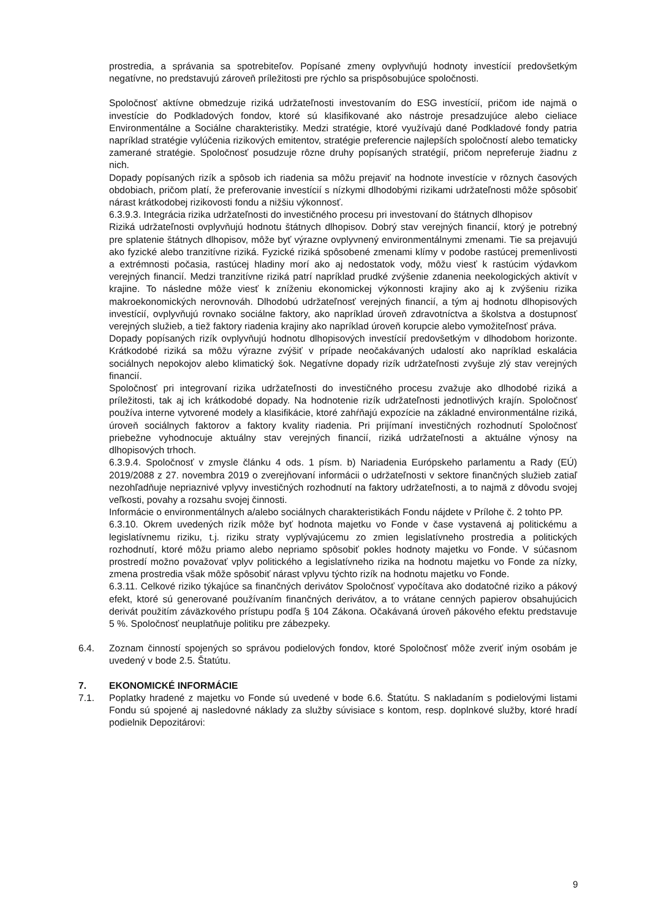prostredia, a správania sa spotrebiteľov. Popísané zmeny ovplyvňujú hodnoty investícií predovšetkým negatívne, no predstavujú zároveň príležitosti pre rýchlo sa prispôsobujúce spoločnosti.
Spoločnosť aktívne obmedzuje riziká udržateľnosti investovaním do ESG investícií, pričom ide najmä o investície do Podkladových fondov, ktoré sú klasifikované ako nástroje presadzujúce alebo cieliace Environmentálne a Sociálne charakteristiky. Medzi stratégie, ktoré využívajú dané Podkladové fondy patria napríklad stratégie vylúčenia rizikových emitentov, stratégie preferencie najlepších spoločností alebo tematicky zamerané stratégie. Spoločnosť posudzuje rôzne druhy popísaných stratégií, pričom nepreferuje žiadnu z nich.
Dopady popísaných rizík a spôsob ich riadenia sa môžu prejaviť na hodnote investície v rôznych časových obdobiach, pričom platí, že preferovanie investícií s nízkymi dlhodobými rizikami udržateľnosti môže spôsobiť nárast krátkodobej rizikovosti fondu a nižšiu výkonnosť.
6.3.9.3. Integrácia rizika udržateľnosti do investičného procesu pri investovaní do štátnych dlhopisov
Riziká udržateľnosti ovplyvňujú hodnotu štátnych dlhopisov. Dobrý stav verejných financií, ktorý je potrebný pre splatenie štátnych dlhopisov, môže byť výrazne ovplyvnený environmentálnymi zmenami. Tie sa prejavujú ako fyzické alebo tranzitívne riziká. Fyzické riziká spôsobené zmenami klímy v podobe rastúcej premenlivosti a extrémnosti počasia, rastúcej hladiny morí ako aj nedostatok vody, môžu viesť k rastúcim výdavkom verejných financií. Medzi tranzitívne riziká patrí napríklad prudké zvýšenie zdanenia neekologických aktivít v krajine. To následne môže viesť k zníženiu ekonomickej výkonnosti krajiny ako aj k zvýšeniu rizika makroekonomických nerovnováh. Dlhodobú udržateľnosť verejných financií, a tým aj hodnotu dlhopisových investícií, ovplyvňujú rovnako sociálne faktory, ako napríklad úroveň zdravotníctva a školstva a dostupnosť verejných služieb, a tiež faktory riadenia krajiny ako napríklad úroveň korupcie alebo vymožiteľnosť práva.
Dopady popísaných rizík ovplyvňujú hodnotu dlhopisových investícií predovšetkým v dlhodobom horizonte. Krátkodobé riziká sa môžu výrazne zvýšiť v prípade neočakávaných udalostí ako napríklad eskalácia sociálnych nepokojov alebo klimatický šok. Negatívne dopady rizík udržateľnosti zvyšuje zlý stav verejných financií.
Spoločnosť pri integrovaní rizika udržateľnosti do investičného procesu zvažuje ako dlhodobé riziká a príležitosti, tak aj ich krátkodobé dopady. Na hodnotenie rizík udržateľnosti jednotlivých krajín. Spoločnosť používa interne vytvorené modely a klasifikácie, ktoré zahŕňajú expozície na základné environmentálne riziká, úroveň sociálnych faktorov a faktory kvality riadenia. Pri prijímaní investičných rozhodnutí Spoločnosť priebežne vyhodnocuje aktuálny stav verejných financií, riziká udržateľnosti a aktuálne výnosy na dlhopisových trhoch.
6.3.9.4. Spoločnosť v zmysle článku 4 ods. 1 písm. b) Nariadenia Európskeho parlamentu a Rady (EÚ) 2019/2088 z 27. novembra 2019 o zverejňovaní informácii o udržateľnosti v sektore finančných služieb zatiaľ nezohľadňuje nepriaznivé vplyvy investičných rozhodnutí na faktory udržateľnosti, a to najmä z dôvodu svojej veľkosti, povahy a rozsahu svojej činnosti.
Informácie o environmentálnych a/alebo sociálnych charakteristikách Fondu nájdete v Prílohe č. 2 tohto PP.
6.3.10. Okrem uvedených rizík môže byť hodnota majetku vo Fonde v čase vystavená aj politickému a legislatívnemu riziku, t.j. riziku straty vyplývajúcemu zo zmien legislatívneho prostredia a politických rozhodnutí, ktoré môžu priamo alebo nepriamo spôsobiť pokles hodnoty majetku vo Fonde. V súčasnom prostredí možno považovať vplyv politického a legislatívneho rizika na hodnotu majetku vo Fonde za nízky, zmena prostredia však môže spôsobiť nárast vplyvu týchto rizík na hodnotu majetku vo Fonde.
6.3.11. Celkové riziko týkajúce sa finančných derivátov Spoločnosť vypočítava ako dodatočné riziko a pákový efekt, ktoré sú generované používaním finančných derivátov, a to vrátane cenných papierov obsahujúcich derivát použitím záväzkového prístupu podľa § 104 Zákona. Očakávaná úroveň pákového efektu predstavuje 5 %. Spoločnosť neuplatňuje politiku pre zábezpeky.
6.4. Zoznam činností spojených so správou podielových fondov, ktoré Spoločnosť môže zveriť iným osobám je uvedený v bode 2.5. Štatútu.
7. EKONOMICKÉ INFORMÁCIE
7.1. Poplatky hradené z majetku vo Fonde sú uvedené v bode 6.6. Štatútu. S nakladaním s podielovými listami Fondu sú spojené aj nasledovné náklady za služby súvisiace s kontom, resp. doplnkové služby, ktoré hradí podielnik Depozitárovi:
9